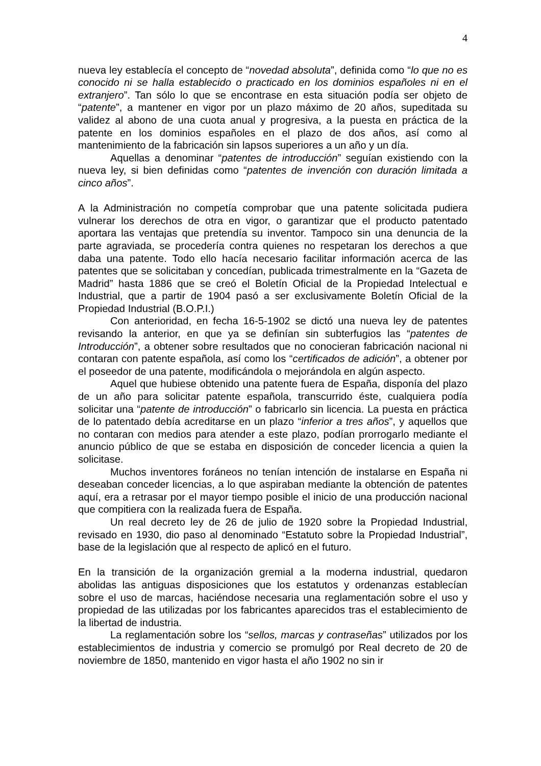4
nueva ley establecía el concepto de “novedad absoluta”, definida como “lo que no es conocido ni se halla establecido o practicado en los dominios españoles ni en el extranjero”. Tan sólo lo que se encontrase en esta situación podía ser objeto de “patente”, a mantener en vigor por un plazo máximo de 20 años, supeditada su validez al abono de una cuota anual y progresiva, a la puesta en práctica de la patente en los dominios españoles en el plazo de dos años, así como al mantenimiento de la fabricación sin lapsos superiores a un año y un día.
Aquellas a denominar “patentes de introducción” seguían existiendo con la nueva ley, si bien definidas como “patentes de invención con duración limitada a cinco años”.
A la Administración no competía comprobar que una patente solicitada pudiera vulnerar los derechos de otra en vigor, o garantizar que el producto patentado aportara las ventajas que pretendía su inventor. Tampoco sin una denuncia de la parte agraviada, se procedería contra quienes no respetaran los derechos a que daba una patente. Todo ello hacía necesario facilitar información acerca de las patentes que se solicitaban y concedían, publicada trimestralmente en la “Gazeta de Madrid” hasta 1886 que se creó el Boletín Oficial de la Propiedad Intelectual e Industrial, que a partir de 1904 pasó a ser exclusivamente Boletín Oficial de la Propiedad Industrial (B.O.P.I.)
Con anterioridad, en fecha 16-5-1902 se dictó una nueva ley de patentes revisando la anterior, en que ya se definían sin subterfugios las “patentes de Introducción”, a obtener sobre resultados que no conocieran fabricación nacional ni contaran con patente española, así como los “certificados de adición”, a obtener por el poseedor de una patente, modificándola o mejorándola en algún aspecto.
Aquel que hubiese obtenido una patente fuera de España, disponía del plazo de un año para solicitar patente española, transcurrido éste, cualquiera podía solicitar una “patente de introducción” o fabricarlo sin licencia. La puesta en práctica de lo patentado debía acreditarse en un plazo “inferior a tres años”, y aquellos que no contaran con medios para atender a este plazo, podían prorrogarlo mediante el anuncio público de que se estaba en disposición de conceder licencia a quien la solicitase.
Muchos inventores foráneos no tenían intención de instalarse en España ni deseaban conceder licencias, a lo que aspiraban mediante la obtención de patentes aquí, era a retrasar por el mayor tiempo posible el inicio de una producción nacional que compitiera con la realizada fuera de España.
Un real decreto ley de 26 de julio de 1920 sobre la Propiedad Industrial, revisado en 1930, dio paso al denominado “Estatuto sobre la Propiedad Industrial”, base de la legislación que al respecto de aplicó en el futuro.
En la transición de la organización gremial a la moderna industrial, quedaron abolidas las antiguas disposiciones que los estatutos y ordenanzas establecían sobre el uso de marcas, haciéndose necesaria una reglamentación sobre el uso y propiedad de las utilizadas por los fabricantes aparecidos tras el establecimiento de la libertad de industria.
La reglamentación sobre los “sellos, marcas y contraseñas” utilizados por los establecimientos de industria y comercio se promulgó por Real decreto de 20 de noviembre de 1850, mantenido en vigor hasta el año 1902 no sin ir